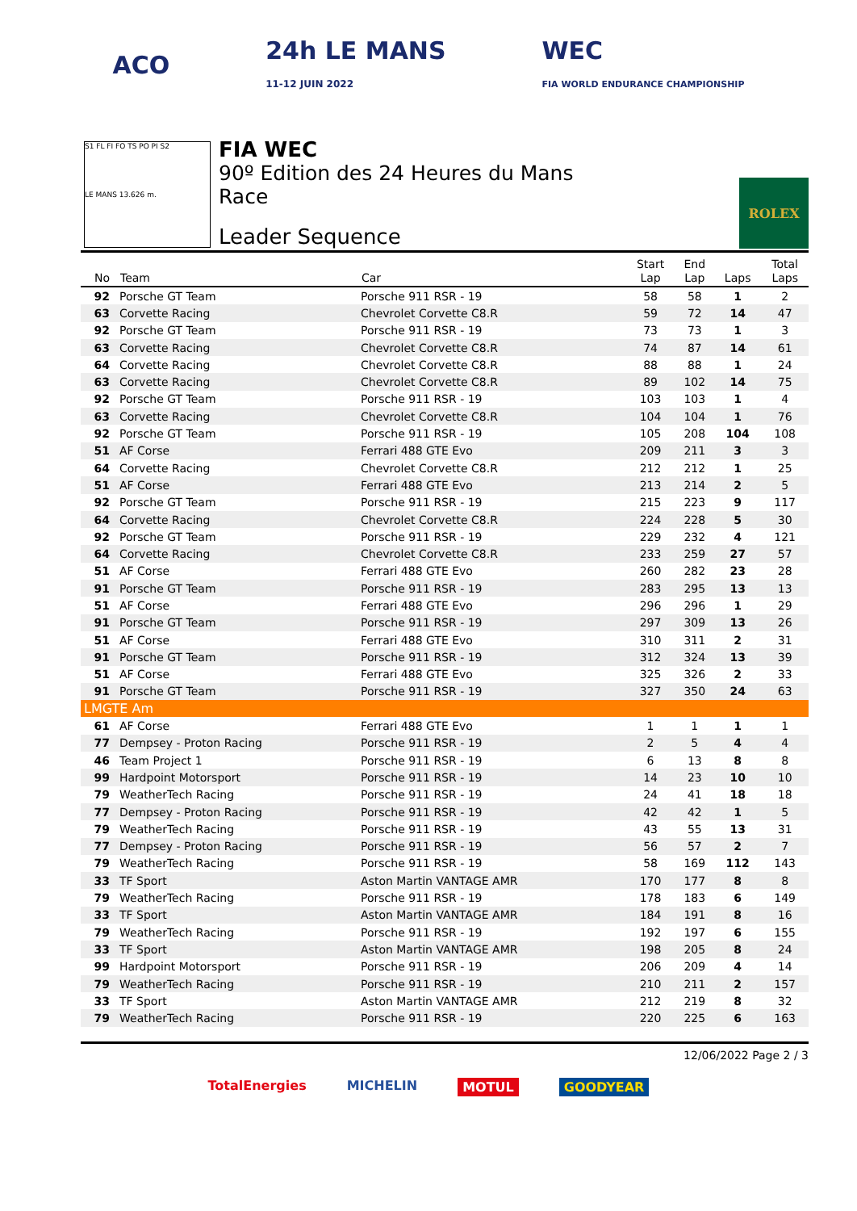ACO
24h LE MANS
11-12 JUIN 2022
WEC
FIA WORLD ENDURANCE CHAMPIONSHIP
S1 FL FI FO TS PO PI S2
LE MANS 13.626 m.
FIA WEC
90º Edition des 24 Heures du Mans
Race
Leader Sequence
ROLEX
| No | Team | Car | Start Lap | End Lap | Laps | Total Laps |
| --- | --- | --- | --- | --- | --- | --- |
| 92 | Porsche GT Team | Porsche 911 RSR - 19 | 58 | 58 | 1 | 2 |
| 63 | Corvette Racing | Chevrolet Corvette C8.R | 59 | 72 | 14 | 47 |
| 92 | Porsche GT Team | Porsche 911 RSR - 19 | 73 | 73 | 1 | 3 |
| 63 | Corvette Racing | Chevrolet Corvette C8.R | 74 | 87 | 14 | 61 |
| 64 | Corvette Racing | Chevrolet Corvette C8.R | 88 | 88 | 1 | 24 |
| 63 | Corvette Racing | Chevrolet Corvette C8.R | 89 | 102 | 14 | 75 |
| 92 | Porsche GT Team | Porsche 911 RSR - 19 | 103 | 103 | 1 | 4 |
| 63 | Corvette Racing | Chevrolet Corvette C8.R | 104 | 104 | 1 | 76 |
| 92 | Porsche GT Team | Porsche 911 RSR - 19 | 105 | 208 | 104 | 108 |
| 51 | AF Corse | Ferrari 488 GTE Evo | 209 | 211 | 3 | 3 |
| 64 | Corvette Racing | Chevrolet Corvette C8.R | 212 | 212 | 1 | 25 |
| 51 | AF Corse | Ferrari 488 GTE Evo | 213 | 214 | 2 | 5 |
| 92 | Porsche GT Team | Porsche 911 RSR - 19 | 215 | 223 | 9 | 117 |
| 64 | Corvette Racing | Chevrolet Corvette C8.R | 224 | 228 | 5 | 30 |
| 92 | Porsche GT Team | Porsche 911 RSR - 19 | 229 | 232 | 4 | 121 |
| 64 | Corvette Racing | Chevrolet Corvette C8.R | 233 | 259 | 27 | 57 |
| 51 | AF Corse | Ferrari 488 GTE Evo | 260 | 282 | 23 | 28 |
| 91 | Porsche GT Team | Porsche 911 RSR - 19 | 283 | 295 | 13 | 13 |
| 51 | AF Corse | Ferrari 488 GTE Evo | 296 | 296 | 1 | 29 |
| 91 | Porsche GT Team | Porsche 911 RSR - 19 | 297 | 309 | 13 | 26 |
| 51 | AF Corse | Ferrari 488 GTE Evo | 310 | 311 | 2 | 31 |
| 91 | Porsche GT Team | Porsche 911 RSR - 19 | 312 | 324 | 13 | 39 |
| 51 | AF Corse | Ferrari 488 GTE Evo | 325 | 326 | 2 | 33 |
| 91 | Porsche GT Team | Porsche 911 RSR - 19 | 327 | 350 | 24 | 63 |
| LMGTE Am | | | | | | |
| 61 | AF Corse | Ferrari 488 GTE Evo | 1 | 1 | 1 | 1 |
| 77 | Dempsey - Proton Racing | Porsche 911 RSR - 19 | 2 | 5 | 4 | 4 |
| 46 | Team Project 1 | Porsche 911 RSR - 19 | 6 | 13 | 8 | 8 |
| 99 | Hardpoint Motorsport | Porsche 911 RSR - 19 | 14 | 23 | 10 | 10 |
| 79 | WeatherTech Racing | Porsche 911 RSR - 19 | 24 | 41 | 18 | 18 |
| 77 | Dempsey - Proton Racing | Porsche 911 RSR - 19 | 42 | 42 | 1 | 5 |
| 79 | WeatherTech Racing | Porsche 911 RSR - 19 | 43 | 55 | 13 | 31 |
| 77 | Dempsey - Proton Racing | Porsche 911 RSR - 19 | 56 | 57 | 2 | 7 |
| 79 | WeatherTech Racing | Porsche 911 RSR - 19 | 58 | 169 | 112 | 143 |
| 33 | TF Sport | Aston Martin VANTAGE AMR | 170 | 177 | 8 | 8 |
| 79 | WeatherTech Racing | Porsche 911 RSR - 19 | 178 | 183 | 6 | 149 |
| 33 | TF Sport | Aston Martin VANTAGE AMR | 184 | 191 | 8 | 16 |
| 79 | WeatherTech Racing | Porsche 911 RSR - 19 | 192 | 197 | 6 | 155 |
| 33 | TF Sport | Aston Martin VANTAGE AMR | 198 | 205 | 8 | 24 |
| 99 | Hardpoint Motorsport | Porsche 911 RSR - 19 | 206 | 209 | 4 | 14 |
| 79 | WeatherTech Racing | Porsche 911 RSR - 19 | 210 | 211 | 2 | 157 |
| 33 | TF Sport | Aston Martin VANTAGE AMR | 212 | 219 | 8 | 32 |
| 79 | WeatherTech Racing | Porsche 911 RSR - 19 | 220 | 225 | 6 | 163 |
12/06/2022 Page 2 / 3
TotalEnergies MICHELIN MOTUL GOODYEAR